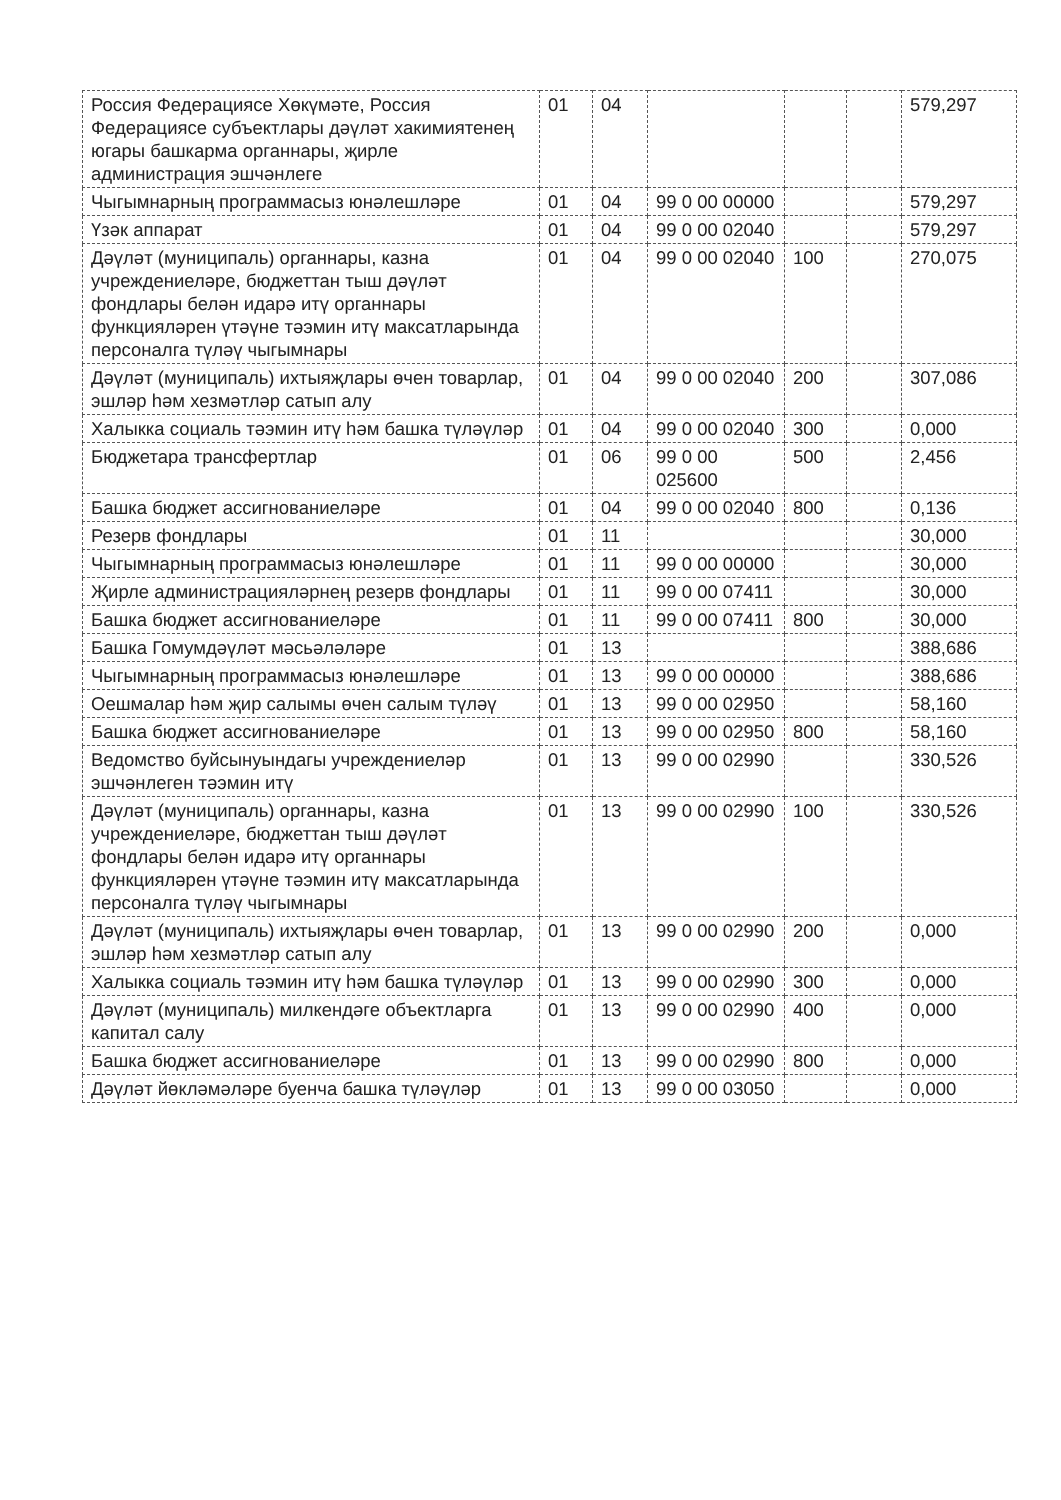| Россия Федерациясе Хөкүмәте, Россия Федерациясе субъектлары дәүләт хакимиятенең югары башкарма органнары, җирле администрация эшчәнлеге | 01 | 04 | | | | 579,297 |
| Чыгымнарның программасыз юнәлешләре | 01 | 04 | 99 0 00 00000 | | | 579,297 |
| Үзәк аппарат | 01 | 04 | 99 0 00 02040 | | | 579,297 |
| Дәүләт (муниципаль) органнары, казна учреждениеләре, бюджеттан тыш дәүләт фондлары белән идарә итү органнары функцияләрен үтәүне тәэмин итү максатларында персоналга түләү чыгымнары | 01 | 04 | 99 0 00 02040 | 100 | | 270,075 |
| Дәүләт (муниципаль) ихтыяҗлары өчен товарлар, эшләр һәм хезмәтләр сатып алу | 01 | 04 | 99 0 00 02040 | 200 | | 307,086 |
| Халыкка социаль тәэмин итү һәм башка түләүләр | 01 | 04 | 99 0 00 02040 | 300 | | 0,000 |
| Бюджетара трансфертлар | 01 | 06 | 99 0 00 025600 | 500 | | 2,456 |
| Башка бюджет ассигнованиеләре | 01 | 04 | 99 0 00 02040 | 800 | | 0,136 |
| Резерв фондлары | 01 | 11 | | | | 30,000 |
| Чыгымнарның программасыз юнәлешләре | 01 | 11 | 99 0 00 00000 | | | 30,000 |
| Җирле администрацияләрнең резерв фондлары | 01 | 11 | 99 0 00 07411 | | | 30,000 |
| Башка бюджет ассигнованиеләре | 01 | 11 | 99 0 00 07411 | 800 | | 30,000 |
| Башка Гомумдәүләт мәсьәләләре | 01 | 13 | | | | 388,686 |
| Чыгымнарның программасыз юнәлешләре | 01 | 13 | 99 0 00 00000 | | | 388,686 |
| Оешмалар һәм җир салымы өчен салым түләү | 01 | 13 | 99 0 00 02950 | | | 58,160 |
| Башка бюджет ассигнованиеләре | 01 | 13 | 99 0 00 02950 | 800 | | 58,160 |
| Ведомство буйсынуындагы учреждениеләр эшчәнлеген тәэмин итү | 01 | 13 | 99 0 00 02990 | | | 330,526 |
| Дәүләт (муниципаль) органнары, казна учреждениеләре, бюджеттан тыш дәүләт фондлары белән идарә итү органнары функцияләрен үтәүне тәэмин итү максатларында персоналга түләү чыгымнары | 01 | 13 | 99 0 00 02990 | 100 | | 330,526 |
| Дәүләт (муниципаль) ихтыяҗлары өчен товарлар, эшләр һәм хезмәтләр сатып алу | 01 | 13 | 99 0 00 02990 | 200 | | 0,000 |
| Халыкка социаль тәэмин итү һәм башка түләүләр | 01 | 13 | 99 0 00 02990 | 300 | | 0,000 |
| Дәүләт (муниципаль) милкендәге объектларга капитал салу | 01 | 13 | 99 0 00 02990 | 400 | | 0,000 |
| Башка бюджет ассигнованиеләре | 01 | 13 | 99 0 00 02990 | 800 | | 0,000 |
| Дәүләт йөкләмәләре буенча башка түләүләр | 01 | 13 | 99 0 00 03050 | | | 0,000 |